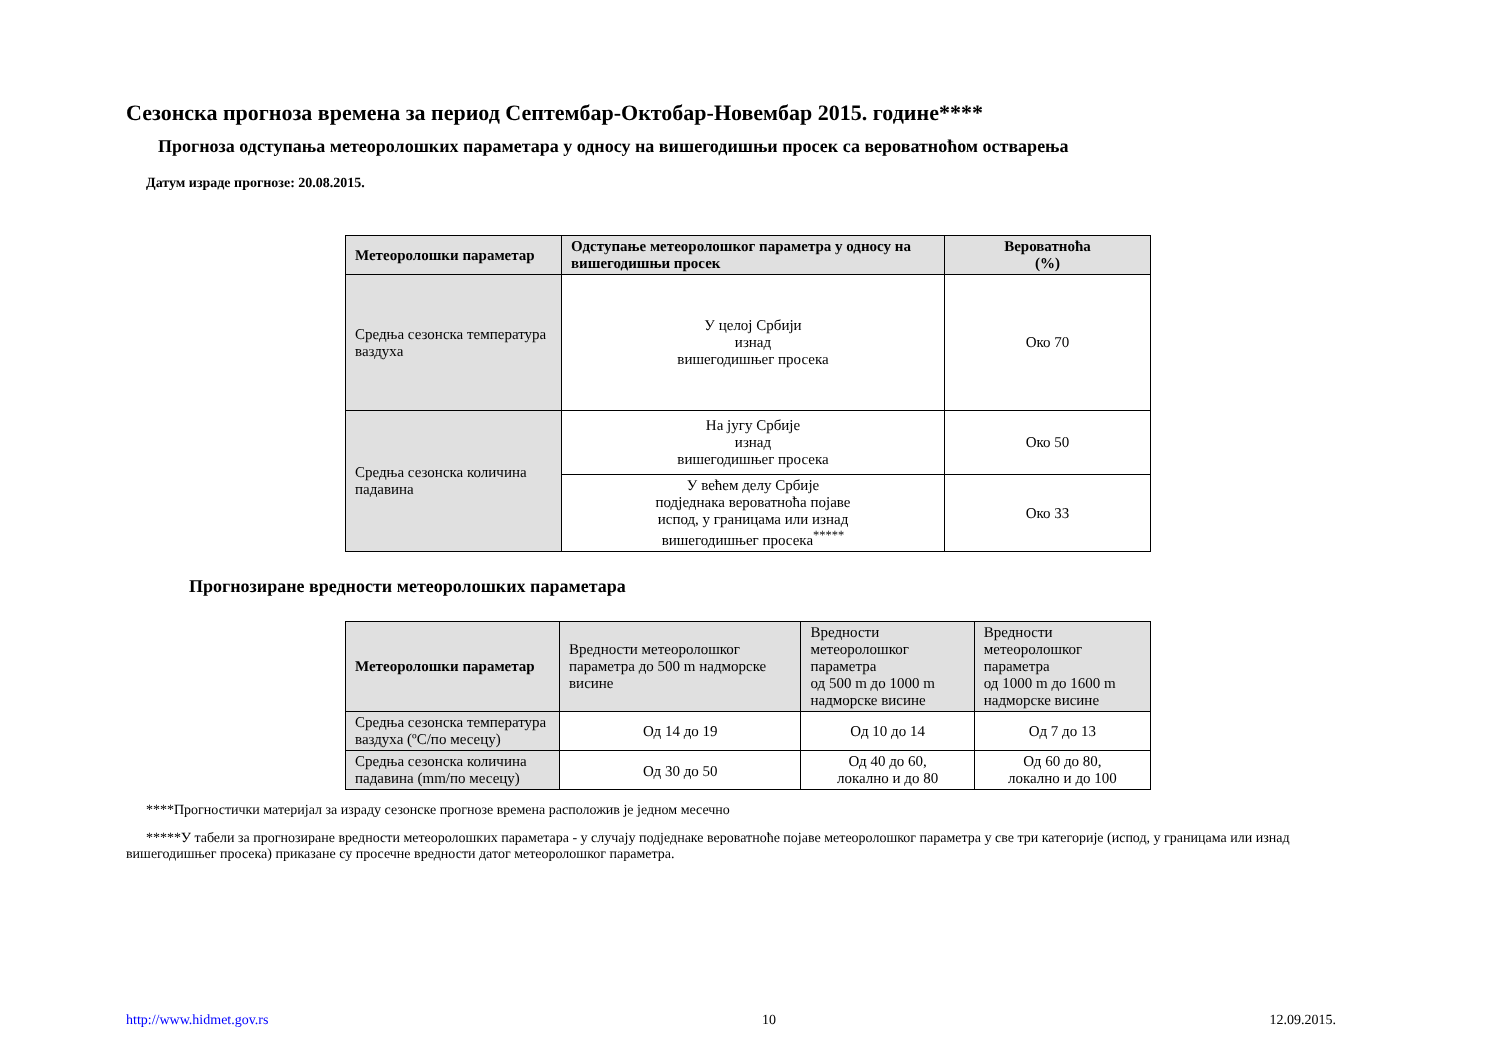Сезонска прогноза времена за период Септембар-Октобар-Новембар 2015. године****
Прогноза одступања метеоролошких параметара у односу на вишегодишњи просек са вероватноћом остварења
Датум израде прогнозе: 20.08.2015.
| Метеоролошки параметар | Одступање метеоролошког параметра у односу на вишегодишњи просек | Вероватноћа (%) |
| --- | --- | --- |
| Средња сезонска температура ваздуха | У целој Србији изнад вишегодишњег просека | Око 70 |
| Средња сезонска количина падавина | На југу Србије изнад вишегодишњег просека | Око 50 |
| | У већем делу Србије подједнака вероватноћа појаве испод, у границама или изнад вишегодишњег просека<sup>*****</sup> | Око 33 |
Прогнозиране вредности метеоролошких параметара
| Метеоролошки параметар | Вредности метеоролошког параметра до 500 m надморске висине | Вредности метеоролошког параметра од 500 m до 1000 m надморске висине | Вредности метеоролошког параметра од 1000 m до 1600 m надморске висине |
| --- | --- | --- | --- |
| Средња сезонска температура ваздуха (ºC/по месецу) | Од 14 до 19 | Од 10 до 14 | Од 7 до 13 |
| Средња сезонска количина падавина (mm/по месецу) | Од 30 до 50 | Од 40 до 60, локално и до 80 | Од 60 до 80, локално и до 100 |
****Прогностички материјал за израду сезонске прогнозе времена расположив је једном месечно
*****У табели за прогнозиране вредности метеоролошких параметара - у случају подједнаке вероватноће појаве метеоролошког параметра у све три категорије (испод, у границама или изнад вишегодишњег просека) приказане су просечне вредности датог метеоролошког параметра.
http://www.hidmet.gov.rs 10 12.09.2015.